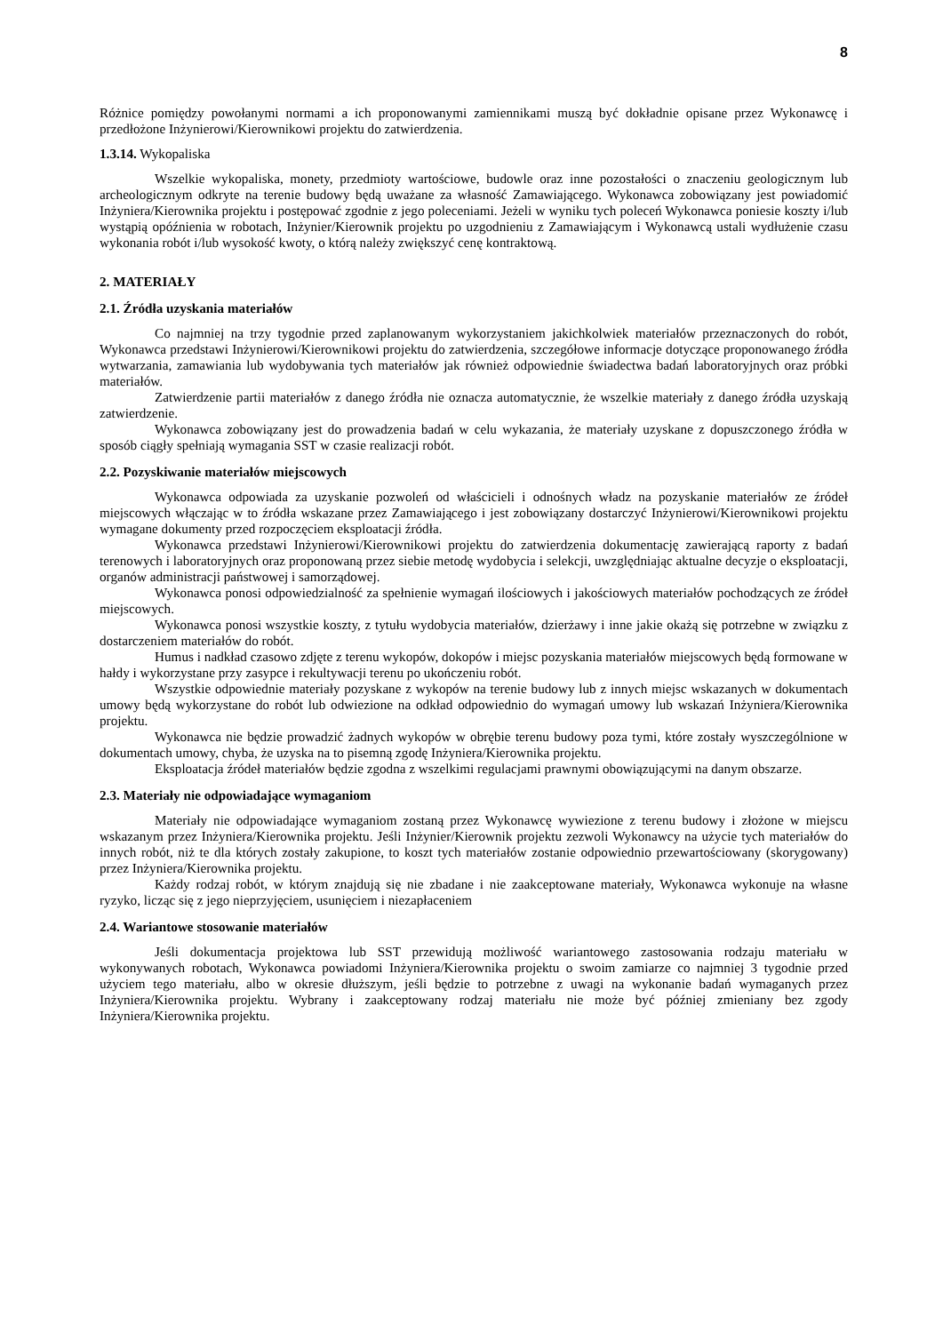8
Różnice pomiędzy powołanymi normami a ich proponowanymi zamiennikami muszą być dokładnie opisane przez Wykonawcę i przedłożone Inżynierowi/Kierownikowi projektu do zatwierdzenia.
1.3.14. Wykopaliska
Wszelkie wykopaliska, monety, przedmioty wartościowe, budowle oraz inne pozostałości o znaczeniu geologicznym lub archeologicznym odkryte na terenie budowy będą uważane za własność Zamawiającego. Wykonawca zobowiązany jest powiadomić Inżyniera/Kierownika projektu i postępować zgodnie z jego poleceniami. Jeżeli w wyniku tych poleceń Wykonawca poniesie koszty i/lub wystąpią opóźnienia w robotach, Inżynier/Kierownik projektu po uzgodnieniu z Zamawiającym i Wykonawcą ustali wydłużenie czasu wykonania robót i/lub wysokość kwoty, o którą należy zwiększyć cenę kontraktową.
2. MATERIAŁY
2.1. Źródła uzyskania materiałów
Co najmniej na trzy tygodnie przed zaplanowanym wykorzystaniem jakichkolwiek materiałów przeznaczonych do robót, Wykonawca przedstawi Inżynierowi/Kierownikowi projektu do zatwierdzenia, szczegółowe informacje dotyczące proponowanego źródła wytwarzania, zamawiania lub wydobywania tych materiałów jak również odpowiednie świadectwa badań laboratoryjnych oraz próbki materiałów.
Zatwierdzenie partii materiałów z danego źródła nie oznacza automatycznie, że wszelkie materiały z danego źródła uzyskają zatwierdzenie.
Wykonawca zobowiązany jest do prowadzenia badań w celu wykazania, że materiały uzyskane z dopuszczonego źródła w sposób ciągły spełniają wymagania SST w czasie realizacji robót.
2.2. Pozyskiwanie materiałów miejscowych
Wykonawca odpowiada za uzyskanie pozwoleń od właścicieli i odnośnych władz na pozyskanie materiałów ze źródeł miejscowych włączając w to źródła wskazane przez Zamawiającego i jest zobowiązany dostarczyć Inżynierowi/Kierownikowi projektu wymagane dokumenty przed rozpoczęciem eksploatacji źródła.
Wykonawca przedstawi Inżynierowi/Kierownikowi projektu do zatwierdzenia dokumentację zawierającą raporty z badań terenowych i laboratoryjnych oraz proponowaną przez siebie metodę wydobycia i selekcji, uwzględniając aktualne decyzje o eksploatacji, organów administracji państwowej i samorządowej.
Wykonawca ponosi odpowiedzialność za spełnienie wymagań ilościowych i jakościowych materiałów pochodzących ze źródeł miejscowych.
Wykonawca ponosi wszystkie koszty, z tytułu wydobycia materiałów, dzierżawy i inne jakie okażą się potrzebne w związku z dostarczeniem materiałów do robót.
Humus i nadkład czasowo zdjęte z terenu wykopów, dokopów i miejsc pozyskania materiałów miejscowych będą formowane w hałdy i wykorzystane przy zasypce i rekultywacji terenu po ukończeniu robót.
Wszystkie odpowiednie materiały pozyskane z wykopów na terenie budowy lub z innych miejsc wskazanych w dokumentach umowy będą wykorzystane do robót lub odwiezione na odkład odpowiednio do wymagań umowy lub wskazań Inżyniera/Kierownika projektu.
Wykonawca nie będzie prowadzić żadnych wykopów w obrębie terenu budowy poza tymi, które zostały wyszczególnione w dokumentach umowy, chyba, że uzyska na to pisemną zgodę Inżyniera/Kierownika projektu.
Eksploatacja źródeł materiałów będzie zgodna z wszelkimi regulacjami prawnymi obowiązującymi na danym obszarze.
2.3. Materiały nie odpowiadające wymaganiom
Materiały nie odpowiadające wymaganiom zostaną przez Wykonawcę wywiezione z terenu budowy i złożone w miejscu wskazanym przez Inżyniera/Kierownika projektu. Jeśli Inżynier/Kierownik projektu zezwoli Wykonawcy na użycie tych materiałów do innych robót, niż te dla których zostały zakupione, to koszt tych materiałów zostanie odpowiednio przewartościowany (skorygowany) przez Inżyniera/Kierownika projektu.
Każdy rodzaj robót, w którym znajdują się nie zbadane i nie zaakceptowane materiały, Wykonawca wykonuje na własne ryzyko, licząc się z jego nieprzyjęciem, usunięciem i niezapłaceniem
2.4. Wariantowe stosowanie materiałów
Jeśli dokumentacja projektowa lub SST przewidują możliwość wariantowego zastosowania rodzaju materiału w wykonywanych robotach, Wykonawca powiadomi Inżyniera/Kierownika projektu o swoim zamiarze co najmniej 3 tygodnie przed użyciem tego materiału, albo w okresie dłuższym, jeśli będzie to potrzebne z uwagi na wykonanie badań wymaganych przez Inżyniera/Kierownika projektu. Wybrany i zaakceptowany rodzaj materiału nie może być później zmieniany bez zgody Inżyniera/Kierownika projektu.